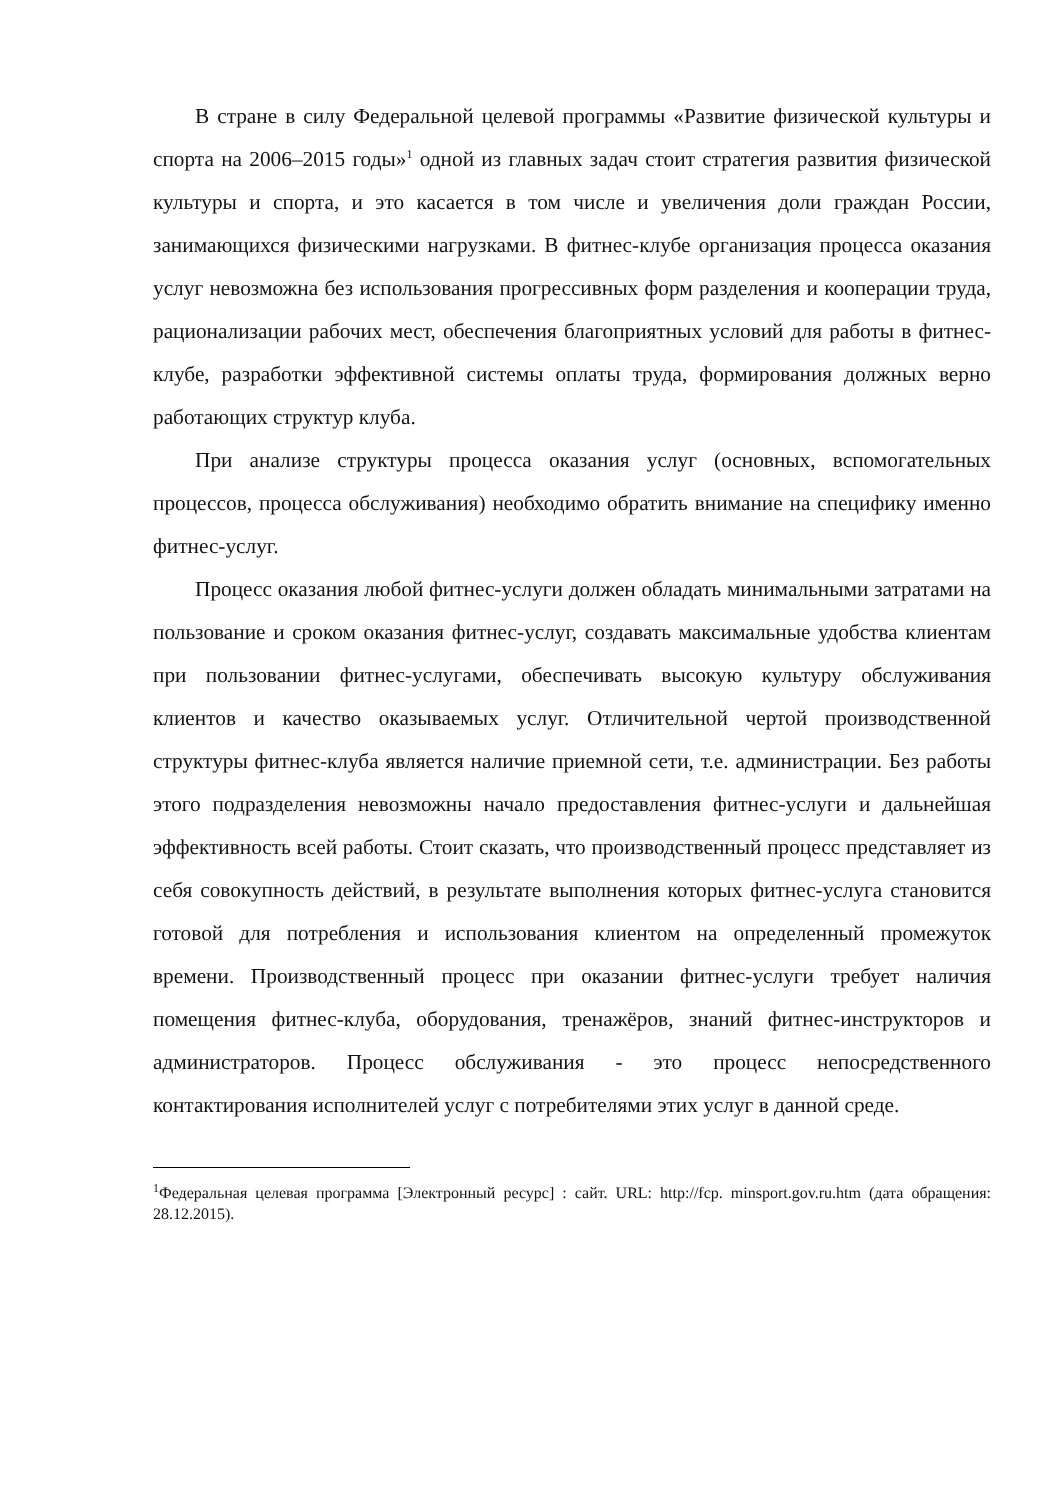В стране в силу Федеральной целевой программы «Развитие физической культуры и спорта на 2006–2015 годы»<sup>1</sup> одной из главных задач стоит стратегия развития физической культуры и спорта, и это касается в том числе и увеличения доли граждан России, занимающихся физическими нагрузками. В фитнес-клубе организация процесса оказания услуг невозможна без использования прогрессивных форм разделения и кооперации труда, рационализации рабочих мест, обеспечения благоприятных условий для работы в фитнес-клубе, разработки эффективной системы оплаты труда, формирования должных верно работающих структур клуба.
При анализе структуры процесса оказания услуг (основных, вспомогательных процессов, процесса обслуживания) необходимо обратить внимание на специфику именно фитнес-услуг.
Процесс оказания любой фитнес-услуги должен обладать минимальными затратами на пользование и сроком оказания фитнес-услуг, создавать максимальные удобства клиентам при пользовании фитнес-услугами, обеспечивать высокую культуру обслуживания клиентов и качество оказываемых услуг. Отличительной чертой производственной структуры фитнес-клуба является наличие приемной сети, т.е. администрации. Без работы этого подразделения невозможны начало предоставления фитнес-услуги и дальнейшая эффективность всей работы. Стоит сказать, что производственный процесс представляет из себя совокупность действий, в результате выполнения которых фитнес-услуга становится готовой для потребления и использования клиентом на определенный промежуток времени. Производственный процесс при оказании фитнес-услуги требует наличия помещения фитнес-клуба, оборудования, тренажёров, знаний фитнес-инструкторов и администраторов. Процесс обслуживания - это процесс непосредственного контактирования исполнителей услуг с потребителями этих услуг в данной среде.
<sup>1</sup> Федеральная целевая программа [Электронный ресурс] : сайт. URL: http://fcp. minsport.gov.ru.htm (дата обращения: 28.12.2015).